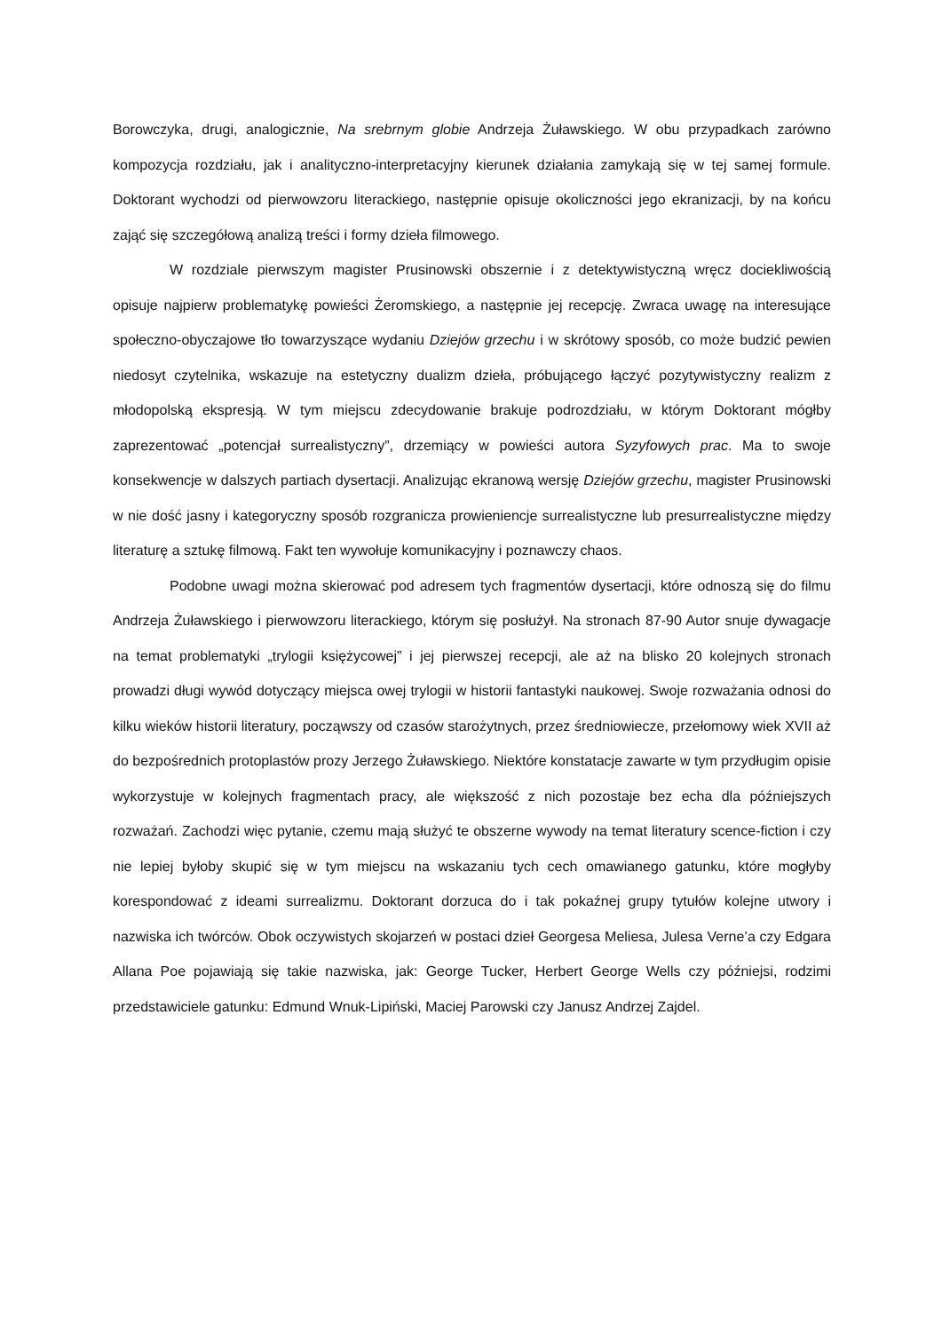Borowczyka, drugi, analogicznie, Na srebrnym globie Andrzeja Żuławskiego. W obu przypadkach zarówno kompozycja rozdziału, jak i analityczno-interpretacyjny kierunek działania zamykają się w tej samej formule. Doktorant wychodzi od pierwowzoru literackiego, następnie opisuje okoliczności jego ekranizacji, by na końcu zająć się szczegółową analizą treści i formy dzieła filmowego.
W rozdziale pierwszym magister Prusinowski obszernie i z detektywistyczną wręcz dociekliwością opisuje najpierw problematykę powieści Żeromskiego, a następnie jej recepcję. Zwraca uwagę na interesujące społeczno-obyczajowe tło towarzyszące wydaniu Dziejów grzechu i w skrótowy sposób, co może budzić pewien niedosyt czytelnika, wskazuje na estetyczny dualizm dzieła, próbującego łączyć pozytywistyczny realizm z młodopolską ekspresją. W tym miejscu zdecydowanie brakuje podrozdziału, w którym Doktorant mógłby zaprezentować „potencjał surrealistyczny”, drzemiący w powieści autora Syzyfowych prac. Ma to swoje konsekwencje w dalszych partiach dysertacji. Analizując ekranową wersję Dziejów grzechu, magister Prusinowski w nie dość jasny i kategoryczny sposób rozgranicza prowieniencje surrealistyczne lub presurrealistyczne między literaturę a sztukę filmową. Fakt ten wywołuje komunikacyjny i poznawczy chaos.
Podobne uwagi można skierować pod adresem tych fragmentów dysertacji, które odnoszą się do filmu Andrzeja Żuławskiego i pierwowzoru literackiego, którym się posłużył. Na stronach 87-90 Autor snuje dywagacje na temat problematyki „trylogii księżycowej” i jej pierwszej recepcji, ale aż na blisko 20 kolejnych stronach prowadzi długi wywód dotyczący miejsca owej trylogii w historii fantastyki naukowej. Swoje rozważania odnosi do kilku wieków historii literatury, począwszy od czasów starożytnych, przez średniowiecze, przełomowy wiek XVII aż do bezpośrednich protoplastów prozy Jerzego Żuławskiego. Niektóre konstatacje zawarte w tym przydługim opisie wykorzystuje w kolejnych fragmentach pracy, ale większość z nich pozostaje bez echa dla późniejszych rozważań. Zachodzi więc pytanie, czemu mają służyć te obszerne wywody na temat literatury scence-fiction i czy nie lepiej byłoby skupić się w tym miejscu na wskazaniu tych cech omawianego gatunku, które mogłyby korespondować z ideami surrealizmu. Doktorant dorzuca do i tak pokaźnej grupy tytułów kolejne utwory i nazwiska ich twórców. Obok oczywistych skojarzeń w postaci dzieł Georgesa Meliesa, Julesa Verne’a czy Edgara Allana Poe pojawiają się takie nazwiska, jak: George Tucker, Herbert George Wells czy późniejsi, rodzimi przedstawiciele gatunku: Edmund Wnuk-Lipiński, Maciej Parowski czy Janusz Andrzej Zajdel.